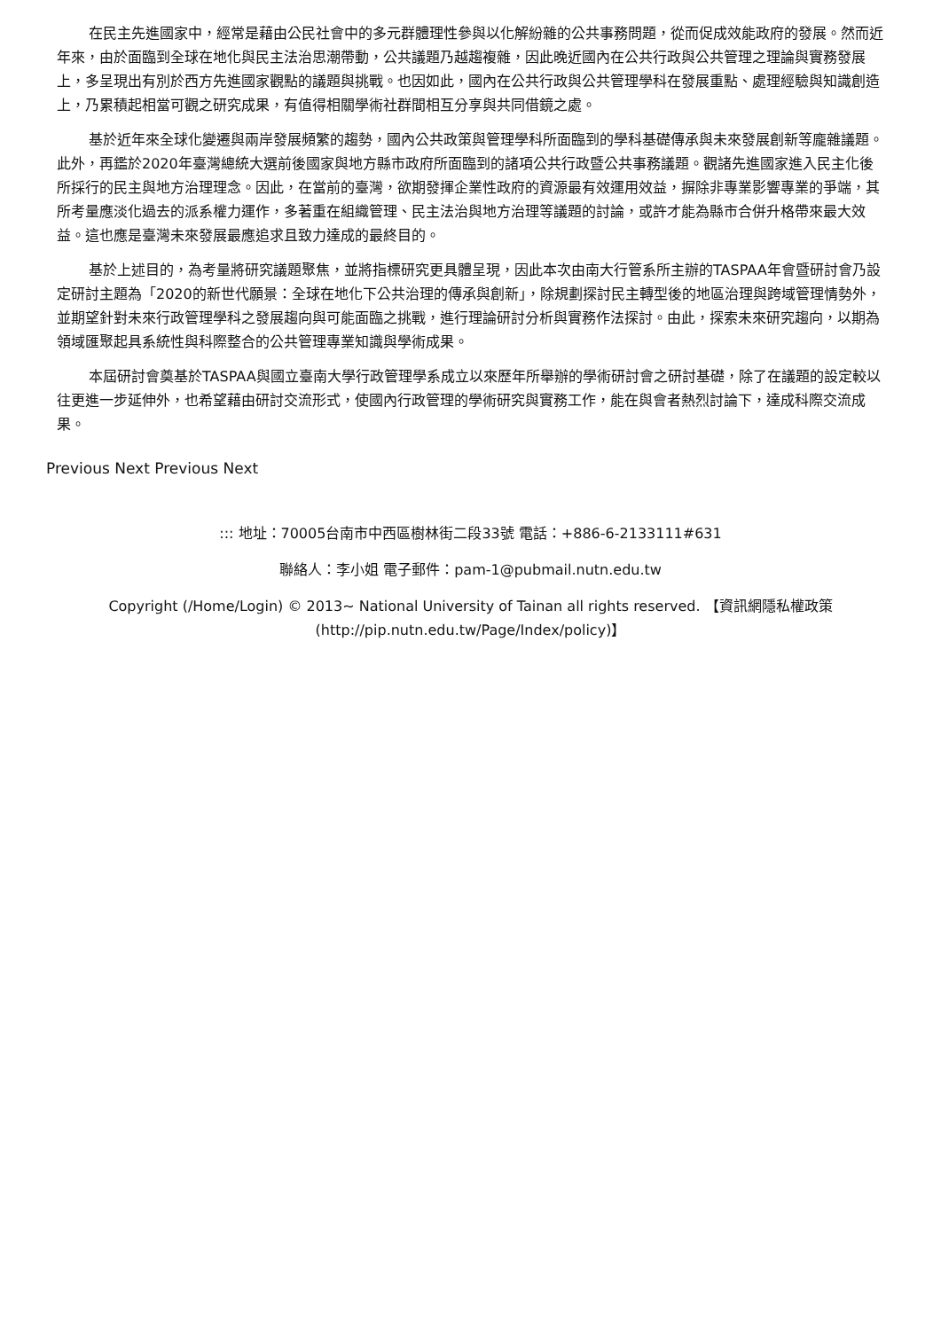在民主先進國家中，經常是藉由公民社會中的多元群體理性參與以化解紛雜的公共事務問題，從而促成效能政府的發展。然而近年來，由於面臨到全球在地化與民主法治思潮帶動，公共議題乃越趨複雜，因此晚近國內在公共行政與公共管理之理論與實務發展上，多呈現出有別於西方先進國家觀點的議題與挑戰。也因如此，國內在公共行政與公共管理學科在發展重點、處理經驗與知識創造上，乃累積起相當可觀之研究成果，有值得相關學術社群間相互分享與共同借鏡之處。
基於近年來全球化變遷與兩岸發展頻繁的趨勢，國內公共政策與管理學科所面臨到的學科基礎傳承與未來發展創新等龐雜議題。此外，再鑑於2020年臺灣總統大選前後國家與地方縣市政府所面臨到的諸項公共行政暨公共事務議題。觀諸先進國家進入民主化後所採行的民主與地方治理理念。因此，在當前的臺灣，欲期發揮企業性政府的資源最有效運用效益，摒除非專業影響專業的爭端，其所考量應淡化過去的派系權力運作，多著重在組織管理、民主法治與地方治理等議題的討論，或許才能為縣市合併升格帶來最大效益。這也應是臺灣未來發展最應追求且致力達成的最終目的。
基於上述目的，為考量將研究議題聚焦，並將指標研究更具體呈現，因此本次由南大行管系所主辦的TASPAA年會暨研討會乃設定研討主題為「2020的新世代願景：全球在地化下公共治理的傳承與創新」，除規劃探討民主轉型後的地區治理與跨域管理情勢外，並期望針對未來行政管理學科之發展趨向與可能面臨之挑戰，進行理論研討分析與實務作法探討。由此，探索未來研究趨向，以期為領域匯聚起具系統性與科際整合的公共管理專業知識與學術成果。
本屆研討會奠基於TASPAA與國立臺南大學行政管理學系成立以來歷年所舉辦的學術研討會之研討基礎，除了在議題的設定較以往更進一步延伸外，也希望藉由研討交流形式，使國內行政管理的學術研究與實務工作，能在與會者熱烈討論下，達成科際交流成果。
Previous Next Previous Next
::: 地址：70005台南市中西區樹林街二段33號 電話：+886-6-2133111#631
聯絡人：李小姐 電子郵件：pam-1@pubmail.nutn.edu.tw
Copyright (/Home/Login) © 2013~ National University of Tainan all rights reserved. 【資訊網隱私權政策 (http://pip.nutn.edu.tw/Page/Index/policy)】